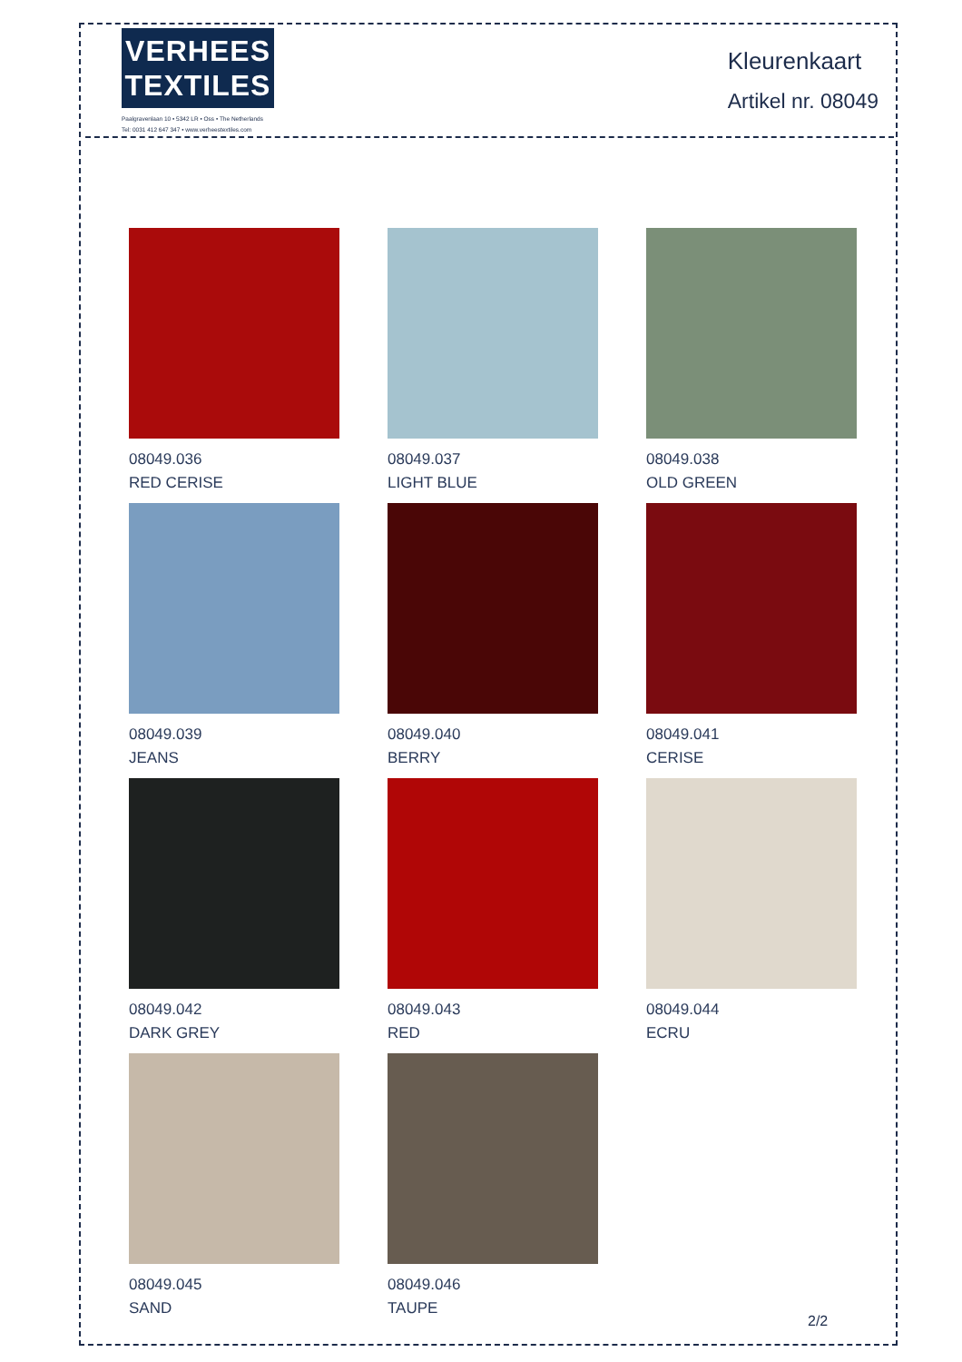VERHEES
TEXTILES
Paalgravenlaan 10 • 5342 LR • Oss • The Netherlands
Tel: 0031 412 647 347 • www.verheestextiles.com
Kleurenkaart
Artikel nr. 08049
08049.036
RED CERISE
08049.037
LIGHT BLUE
08049.038
OLD GREEN
08049.039
JEANS
08049.040
BERRY
08049.041
CERISE
08049.042
DARK GREY
08049.043
RED
08049.044
ECRU
08049.045
SAND
08049.046
TAUPE
2/2